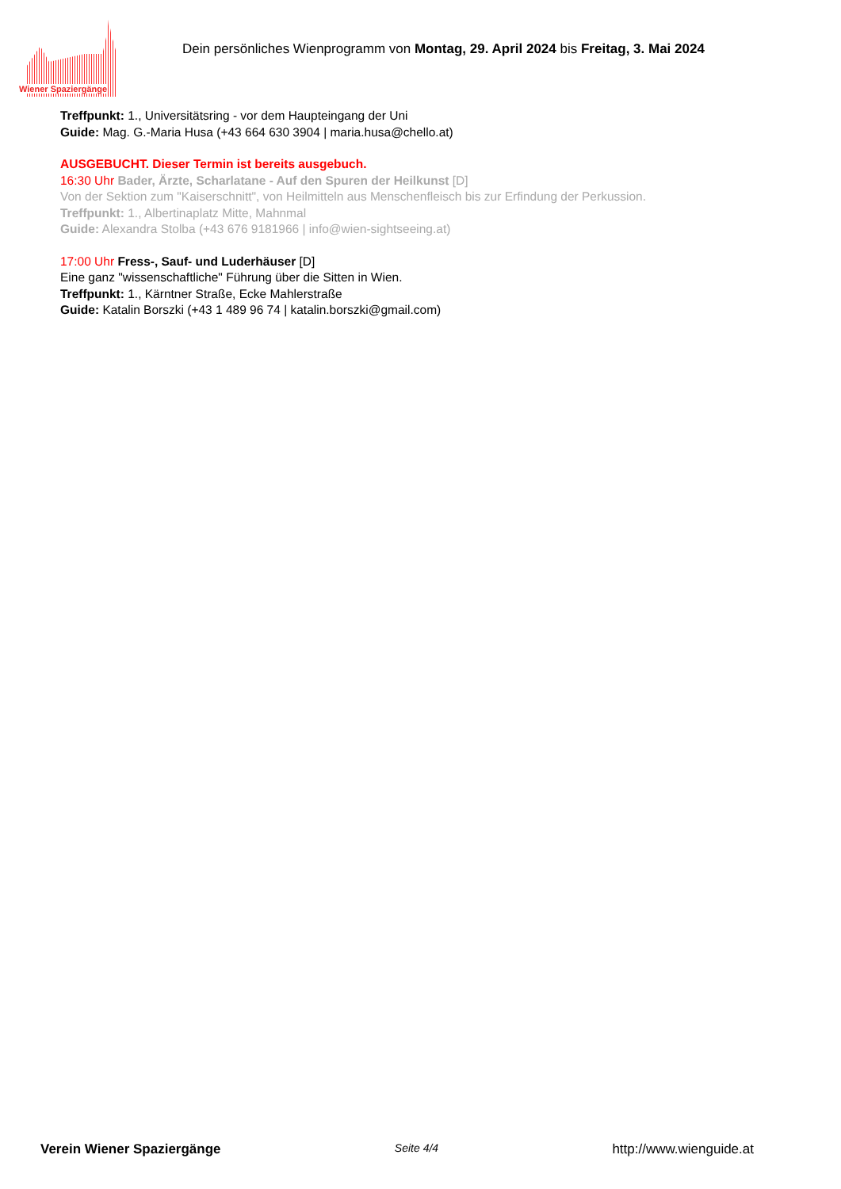Wiener Spaziergänge
Dein persönliches Wienprogramm von Montag, 29. April 2024 bis Freitag, 3. Mai 2024
Treffpunkt: 1., Universitätsring - vor dem Haupteingang der Uni
Guide: Mag. G.-Maria Husa (+43 664 630 3904 | maria.husa@chello.at)
AUSGEBUCHT. Dieser Termin ist bereits ausgebuch.
16:30 Uhr Bader, Ärzte, Scharlatane - Auf den Spuren der Heilkunst [D]
Von der Sektion zum "Kaiserschnitt", von Heilmitteln aus Menschenfleisch bis zur Erfindung der Perkussion.
Treffpunkt: 1., Albertinaplatz Mitte, Mahnmal
Guide: Alexandra Stolba (+43 676 9181966 | info@wien-sightseeing.at)
17:00 Uhr Fress-, Sauf- und Luderhäuser [D]
Eine ganz "wissenschaftliche" Führung über die Sitten in Wien.
Treffpunkt: 1., Kärntner Straße, Ecke Mahlerstraße
Guide: Katalin Borszki (+43 1 489 96 74 | katalin.borszki@gmail.com)
Verein Wiener Spaziergänge Seite 4/4 http://www.wienguide.at